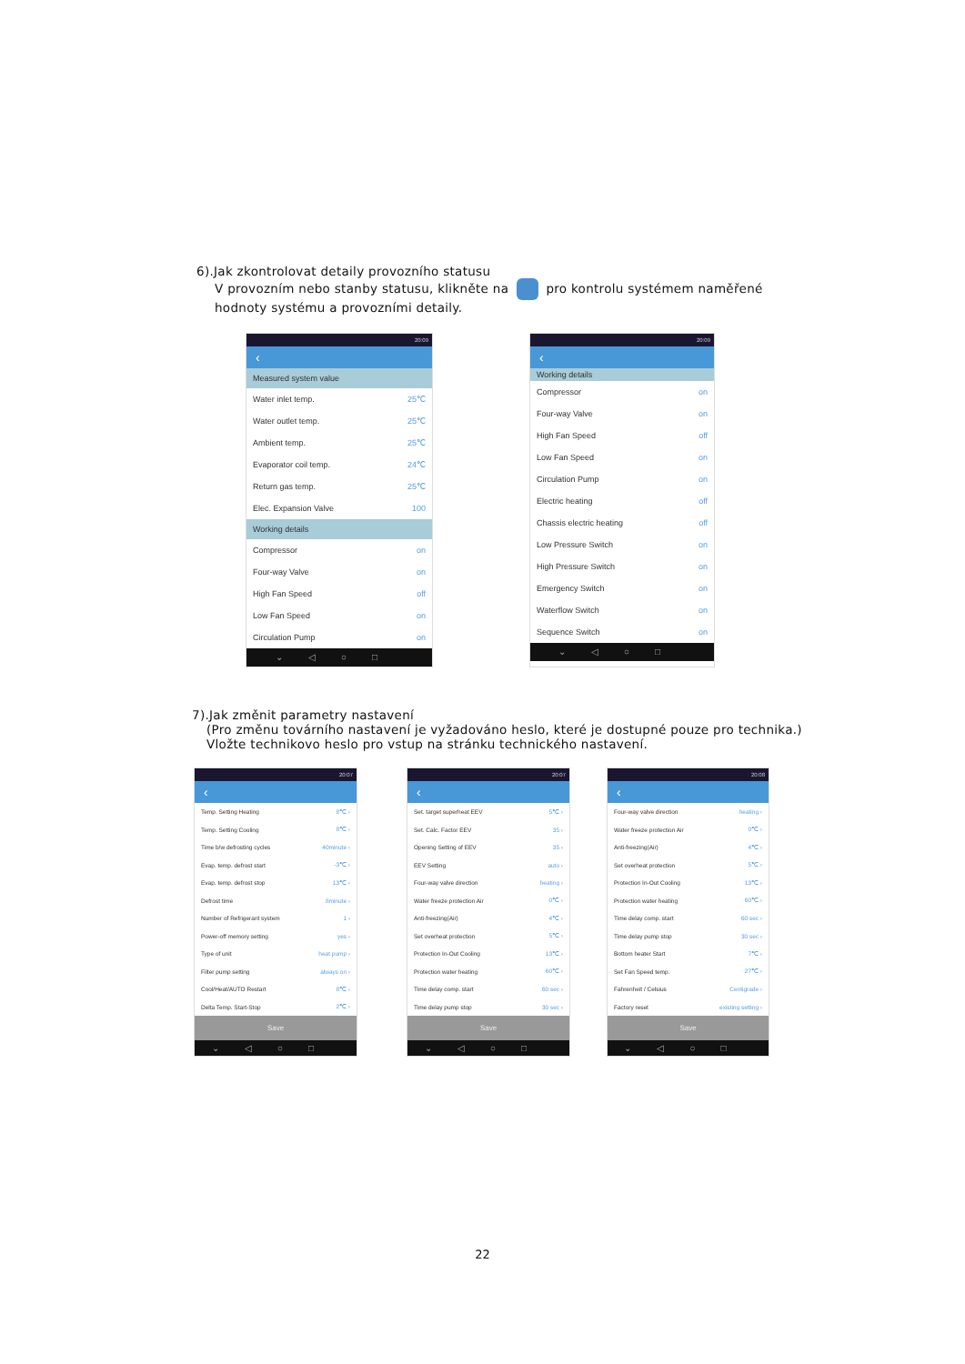6).Jak zkontrolovat detaily provozního statusu
V provozním nebo stanby statusu, klikněte na pro kontrolu systémem naměřené
hodnoty systému a provozními detaily.
20:09
‹
Measured system value
| Water inlet temp. | 25℃ |
| Water outlet temp. | 25℃ |
| Ambient temp. | 25℃ |
| Evaporator coil temp. | 24℃ |
| Return gas temp. | 25℃ |
| Elec. Expansion Valve | 100 |
Working details
| Compressor | on |
| Four-way Valve | on |
| High Fan Speed | off |
| Low Fan Speed | on |
| Circulation Pump | on |
⌄◁○□
20:09
‹
Working details
| Compressor | on |
| Four-way Valve | on |
| High Fan Speed | off |
| Low Fan Speed | on |
| Circulation Pump | on |
| Electric heating | off |
| Chassis electric heating | off |
| Low Pressure Switch | on |
| High Pressure Switch | on |
| Emergency Switch | on |
| Waterflow Switch | on |
| Sequence Switch | on |
⌄◁○□
7).Jak změnit parametry nastavení
(Pro změnu továrního nastavení je vyžadováno heslo, které je dostupné pouze pro technika.)
Vložte technikovo heslo pro vstup na stránku technického nastavení.
20:07
‹
| Temp. Setting Heating | 8℃ › |
| Temp. Setting Cooling | 8℃ › |
| Time b/w defrosting cycles | 40minute › |
| Evap. temp. defrost start | -3℃ › |
| Evap. temp. defrost stop | 13℃ › |
| Defrost time | 8minute › |
| Number of Refrigerant system | 1 › |
| Power-off memory setting | yes › |
| Type of unit | heat pump › |
| Filter pump setting | always on › |
| Cool/Heat/AUTO Restart | 8℃ › |
| Delta Temp. Start-Stop | 2℃ › |
Save
⌄◁○□
20:07
‹
| Set. target superheat EEV | 5℃ › |
| Set. Calc. Factor EEV | 35 › |
| Opening Setting of EEV | 35 › |
| EEV Setting | auto › |
| Four-way valve direction | heating › |
| Water freeze protection Air | 0℃ › |
| Anti-freezing(Air) | 4℃ › |
| Set overheat protection | 5℃ › |
| Protection In-Out Cooling | 13℃ › |
| Protection water heating | 60℃ › |
| Time delay comp. start | 60 sec › |
| Time delay pump stop | 30 sec › |
Save
⌄◁○□
20:08
‹
| Four-way valve direction | heating › |
| Water freeze protection Air | 0℃ › |
| Anti-freezing(Air) | 4℃ › |
| Set overheat protection | 5℃ › |
| Protection In-Out Cooling | 13℃ › |
| Protection water heating | 60℃ › |
| Time delay comp. start | 60 sec › |
| Time delay pump stop | 30 sec › |
| Bottom heater Start | 7℃ › |
| Set Fan Speed temp. | 27℃ › |
| Fahrenheit / Celsius | Centigrade › |
| Factory reset | existing setting › |
Save
⌄◁○□
22